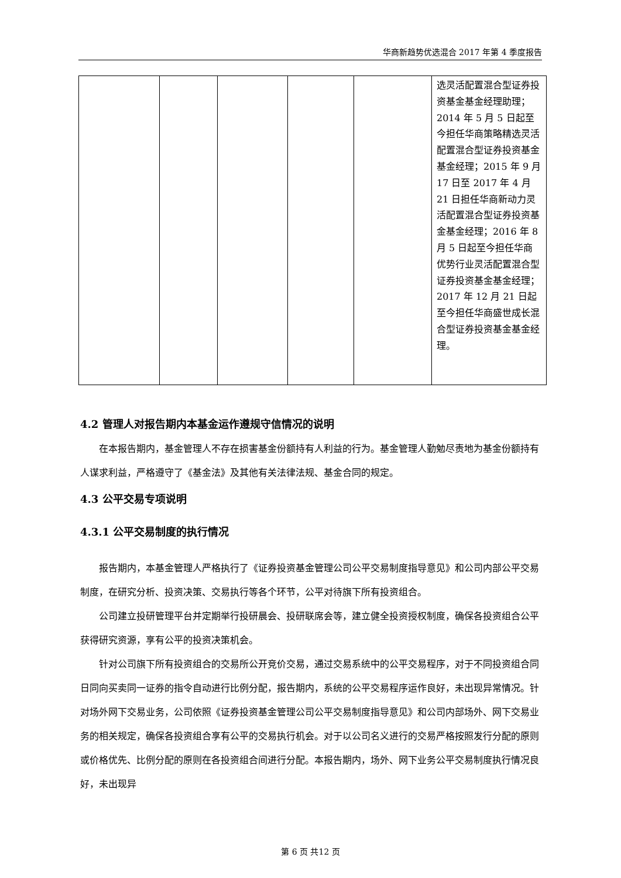华商新趋势优选混合 2017 年第 4 季度报告
| | | | | | 选灵活配置混合型证券投资基金基金经理助理；2014 年 5 月 5 日起至今担任华商策略精选灵活配置混合型证券投资基金基金经理；2015 年 9 月 17 日至 2017 年 4 月 21 日担任华商新动力灵活配置混合型证券投资基金基金经理；2016 年 8 月 5 日起至今担任华商优势行业灵活配置混合型证券投资基金基金经理；2017 年 12 月 21 日起至今担任华商盛世成长混合型证券投资基金基金经理。 |
4.2 管理人对报告期内本基金运作遵规守信情况的说明
在本报告期内，基金管理人不存在损害基金份额持有人利益的行为。基金管理人勤勉尽责地为基金份额持有人谋求利益，严格遵守了《基金法》及其他有关法律法规、基金合同的规定。
4.3 公平交易专项说明
4.3.1 公平交易制度的执行情况
报告期内，本基金管理人严格执行了《证券投资基金管理公司公平交易制度指导意见》和公司内部公平交易制度，在研究分析、投资决策、交易执行等各个环节，公平对待旗下所有投资组合。
公司建立投研管理平台并定期举行投研晨会、投研联席会等，建立健全投资授权制度，确保各投资组合公平获得研究资源，享有公平的投资决策机会。
针对公司旗下所有投资组合的交易所公开竞价交易，通过交易系统中的公平交易程序，对于不同投资组合同日同向买卖同一证券的指令自动进行比例分配，报告期内，系统的公平交易程序运作良好，未出现异常情况。针对场外网下交易业务，公司依照《证券投资基金管理公司公平交易制度指导意见》和公司内部场外、网下交易业务的相关规定，确保各投资组合享有公平的交易执行机会。对于以公司名义进行的交易严格按照发行分配的原则或价格优先、比例分配的原则在各投资组合间进行分配。本报告期内，场外、网下业务公平交易制度执行情况良好，未出现异
第 6 页 共12 页